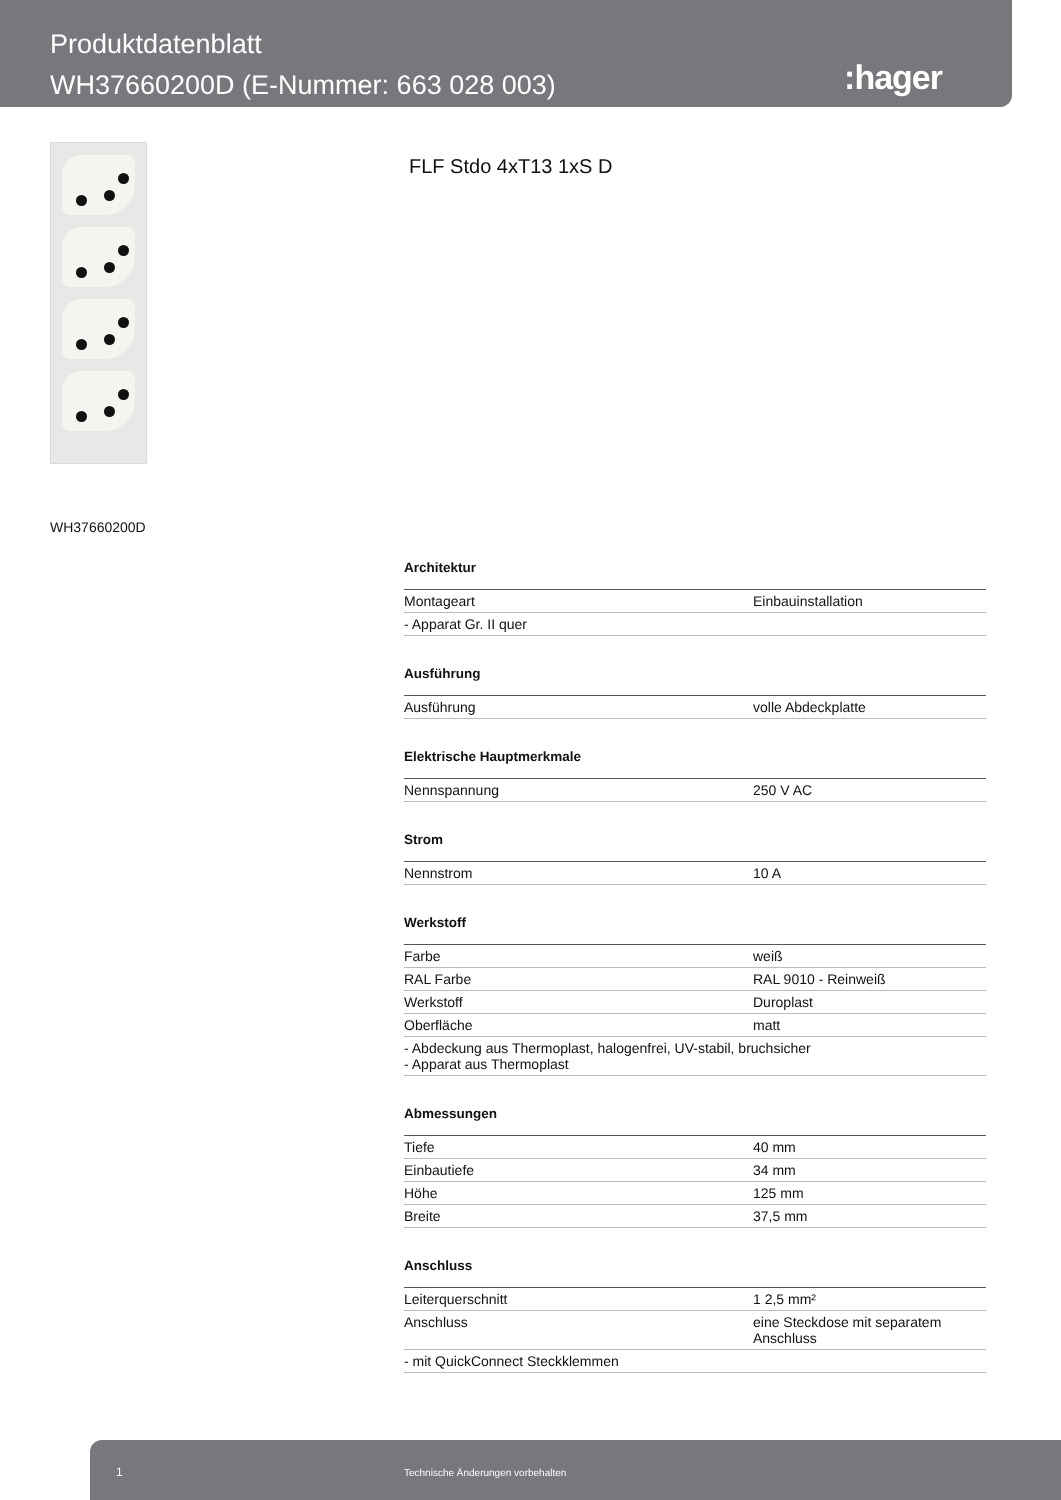Produktdatenblatt
WH37660200D (E-Nummer: 663 028 003)
:hager
FLF Stdo 4xT13 1xS D
WH37660200D
Architektur
| Montageart | Einbauinstallation |
| - Apparat Gr. II quer | |
Ausführung
| Ausführung | volle Abdeckplatte |
Elektrische Hauptmerkmale
| Nennspannung | 250 V AC |
Strom
| Nennstrom | 10 A |
Werkstoff
| Farbe | weiß |
| RAL Farbe | RAL 9010 - Reinweiß |
| Werkstoff | Duroplast |
| Oberfläche | matt |
| - Abdeckung aus Thermoplast, halogenfrei, UV-stabil, bruchsicher - Apparat aus Thermoplast | |
Abmessungen
| Tiefe | 40 mm |
| Einbautiefe | 34 mm |
| Höhe | 125 mm |
| Breite | 37,5 mm |
Anschluss
| Leiterquerschnitt | 1 2,5 mm² |
| Anschluss | eine Steckdose mit separatem Anschluss |
| - mit QuickConnect Steckklemmen | |
1 Technische Änderungen vorbehalten